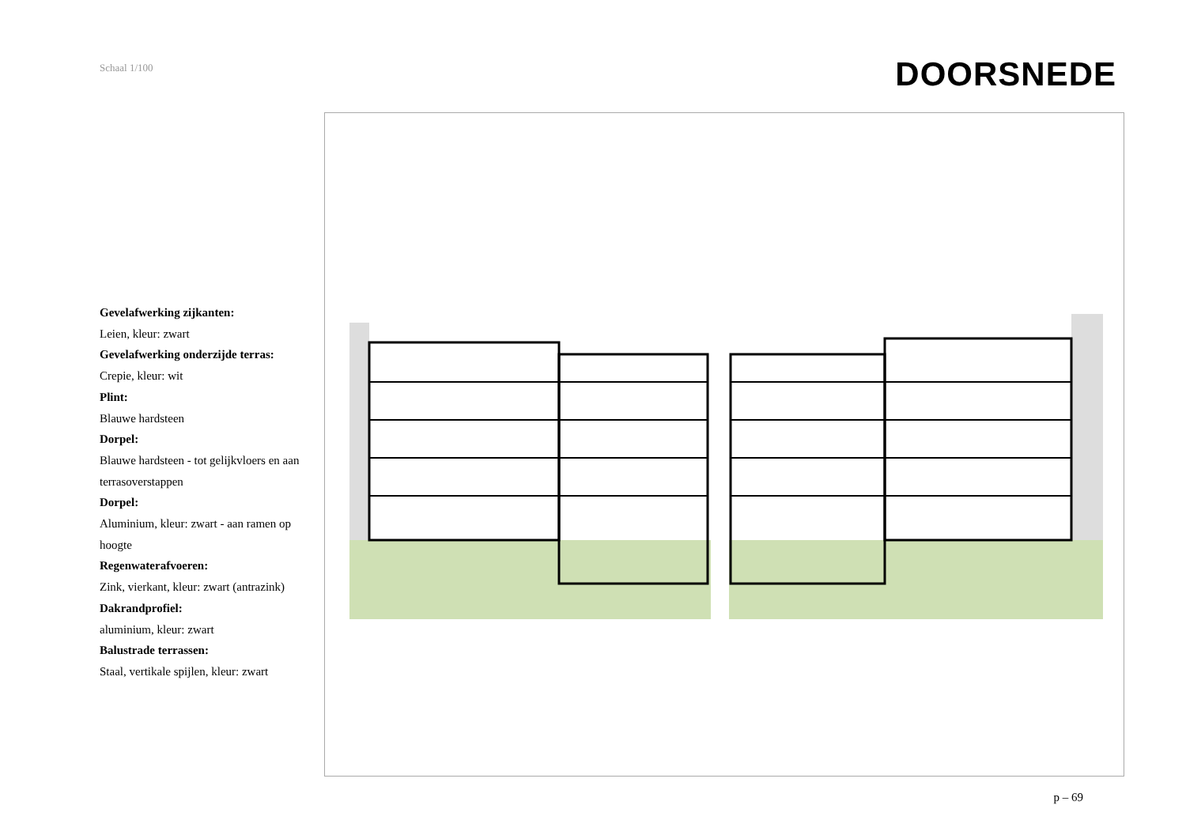Schaal 1/100
DOORSNEDE
Gevelafwerking zijkanten:
Leien, kleur: zwart
Gevelafwerking onderzijde terras:
Crepie, kleur: wit
Plint:
Blauwe hardsteen
Dorpel:
Blauwe hardsteen - tot gelijkvloers en aan terrasoverstappen
Dorpel:
Aluminium, kleur: zwart - aan ramen op hoogte
Regenwaterafvoeren:
Zink, vierkant, kleur: zwart (antrazink)
Dakrandprofiel:
aluminium, kleur: zwart
Balustrade terrassen:
Staal, vertikale spijlen, kleur: zwart
p – 69